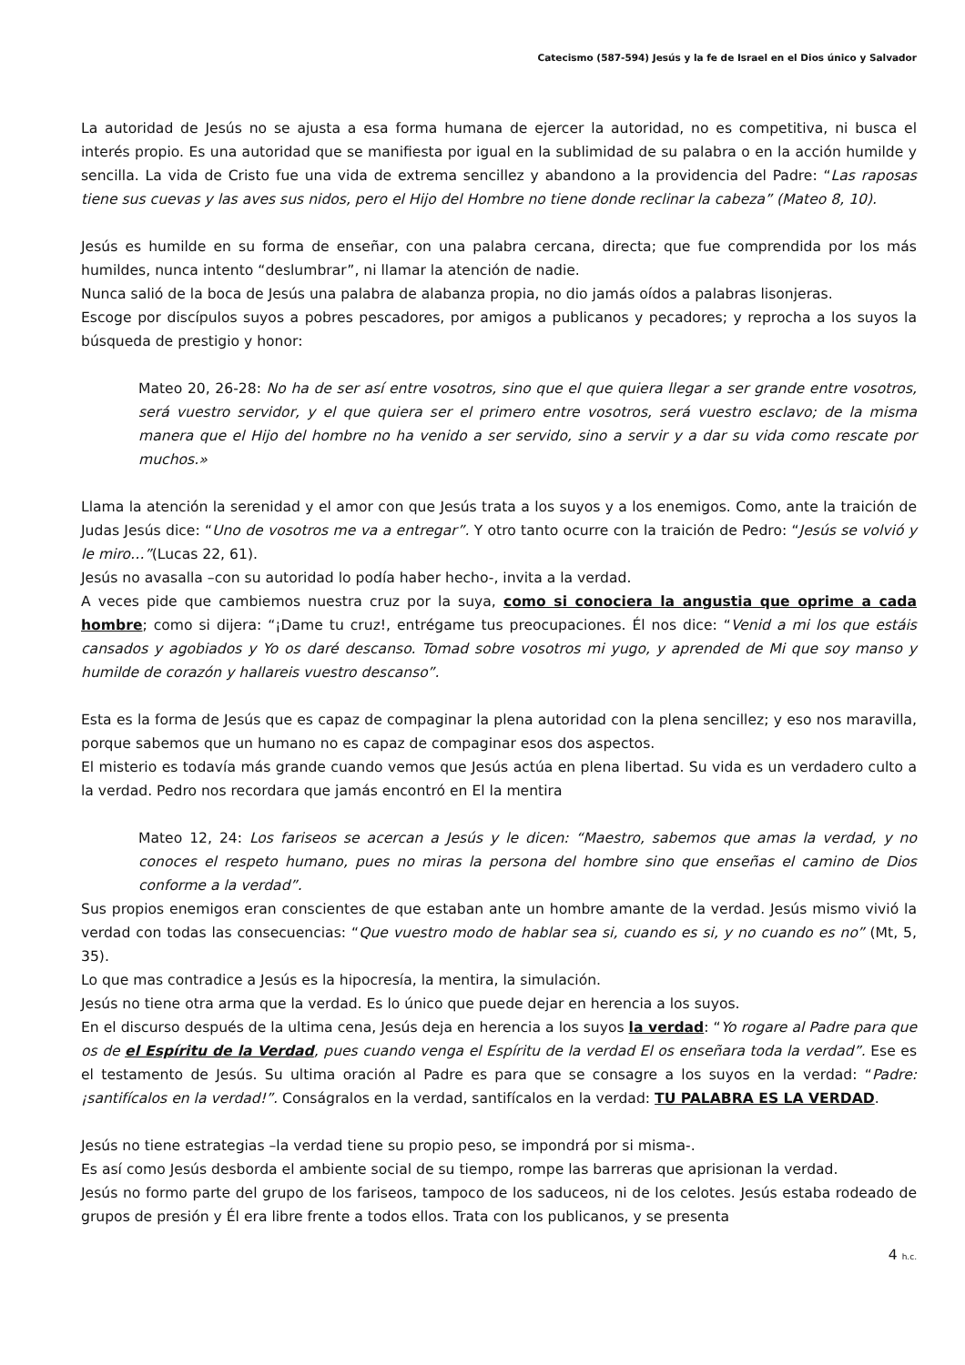Catecismo (587-594) Jesús y la fe de Israel en el Dios único y Salvador
La autoridad de Jesús no se ajusta a esa forma humana de ejercer la autoridad, no es competitiva, ni busca el interés propio. Es una autoridad que se manifiesta por igual en la sublimidad de su palabra o en la acción humilde y sencilla. La vida de Cristo fue una vida de extrema sencillez y abandono a la providencia del Padre: “Las raposas tiene sus cuevas y las aves sus nidos, pero el Hijo del Hombre no tiene donde reclinar la cabeza” (Mateo 8, 10).
Jesús es humilde en su forma de enseñar, con una palabra cercana, directa; que fue comprendida por los más humildes, nunca intento “deslumbrar”, ni llamar la atención de nadie.
Nunca salió de la boca de Jesús una palabra de alabanza propia, no dio jamás oídos a palabras lisonjeras.
Escoge por discípulos suyos a pobres pescadores, por amigos a publicanos y pecadores; y reprocha a los suyos la búsqueda de prestigio y honor:
Mateo 20, 26-28: No ha de ser así entre vosotros, sino que el que quiera llegar a ser grande entre vosotros, será vuestro servidor, y el que quiera ser el primero entre vosotros, será vuestro esclavo; de la misma manera que el Hijo del hombre no ha venido a ser servido, sino a servir y a dar su vida como rescate por muchos.»
Llama la atención la serenidad y el amor con que Jesús trata a los suyos y a los enemigos. Como, ante la traición de Judas Jesús dice: “Uno de vosotros me va a entregar”. Y otro tanto ocurre con la traición de Pedro: “Jesús se volvió y le miro…”(Lucas 22, 61).
Jesús no avasalla –con su autoridad lo podía haber hecho-, invita a la verdad.
A veces pide que cambiemos nuestra cruz por la suya, como si conociera la angustia que oprime a cada hombre; como si dijera: “¡Dame tu cruz!, entrégame tus preocupaciones. Él nos dice: “Venid a mi los que estáis cansados y agobiados y Yo os daré descanso. Tomad sobre vosotros mi yugo, y aprended de Mi que soy manso y humilde de corazón y hallareis vuestro descanso”.
Esta es la forma de Jesús que es capaz de compaginar la plena autoridad con la plena sencillez; y eso nos maravilla, porque sabemos que un humano no es capaz de compaginar esos dos aspectos.
El misterio es todavía más grande cuando vemos que Jesús actúa en plena libertad. Su vida es un verdadero culto a la verdad. Pedro nos recordara que jamás encontró en El la mentira
Mateo 12, 24: Los fariseos se acercan a Jesús y le dicen: “Maestro, sabemos que amas la verdad, y no conoces el respeto humano, pues no miras la persona del hombre sino que enseñas el camino de Dios conforme a la verdad”.
Sus propios enemigos eran conscientes de que estaban ante un hombre amante de la verdad. Jesús mismo vivió la verdad con todas las consecuencias: “Que vuestro modo de hablar sea si, cuando es si, y no cuando es no” (Mt, 5, 35).
Lo que mas contradice a Jesús es la hipocresía, la mentira, la simulación.
Jesús no tiene otra arma que la verdad. Es lo único que puede dejar en herencia a los suyos.
En el discurso después de la ultima cena, Jesús deja en herencia a los suyos la verdad: “Yo rogare al Padre para que os de el Espíritu de la Verdad, pues cuando venga el Espíritu de la verdad El os enseñara toda la verdad”. Ese es el testamento de Jesús. Su ultima oración al Padre es para que se consagre a los suyos en la verdad: “Padre: ¡santifícalos en la verdad!”. Conságralos en la verdad, santifícalos en la verdad: TU PALABRA ES LA VERDAD.
Jesús no tiene estrategias –la verdad tiene su propio peso, se impondrá por si misma-.
Es así como Jesús desborda el ambiente social de su tiempo, rompe las barreras que aprisionan la verdad.
Jesús no formo parte del grupo de los fariseos, tampoco de los saduceos, ni de los celotes. Jesús estaba rodeado de grupos de presión y Él era libre frente a todos ellos. Trata con los publicanos, y se presenta
4 h.c.